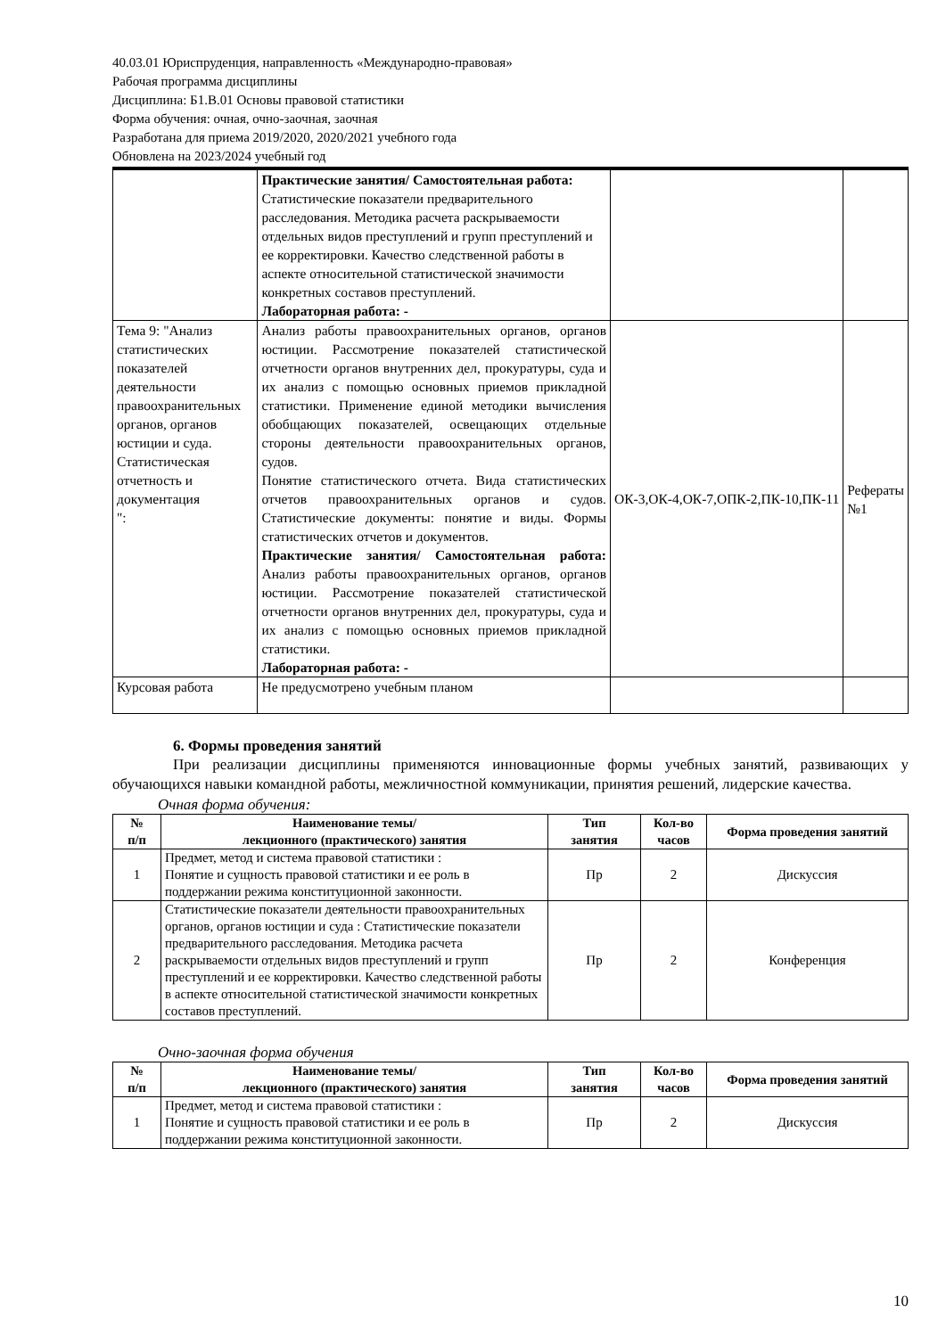40.03.01 Юриспруденция, направленность «Международно-правовая»
Рабочая программа дисциплины
Дисциплина: Б1.В.01 Основы правовой статистики
Форма обучения: очная, очно-заочная, заочная
Разработана для приема 2019/2020, 2020/2021 учебного года
Обновлена на 2023/2024 учебный год
| | Практические занятия/ Самостоятельная работа: Статистические показатели предварительного расследования. Методика расчета раскрываемости отдельных видов преступлений и групп преступлений и ее корректировки. Качество следственной работы в аспекте относительной статистической значимости конкретных составов преступлений. Лабораторная работа: - | | |
| Тема 9: "Анализ статистических показателей деятельности правоохранительных органов, органов юстиции и суда. Статистическая отчетность и документация ": | Анализ работы правоохранительных органов, органов юстиции. Рассмотрение показателей статистической отчетности органов внутренних дел, прокуратуры, суда и их анализ с помощью основных приемов прикладной статистики. Применение единой методики вычисления обобщающих показателей, освещающих отдельные стороны деятельности правоохранительных органов, судов. Понятие статистического отчета. Вида статистических отчетов правоохранительных органов и судов. Статистические документы: понятие и виды. Формы статистических отчетов и документов. Практические занятия/ Самостоятельная работа: Анализ работы правоохранительных органов, органов юстиции. Рассмотрение показателей статистической отчетности органов внутренних дел, прокуратуры, суда и их анализ с помощью основных приемов прикладной статистики. Лабораторная работа: - | ОК-3,ОК-4,ОК-7,ОПК-2,ПК-10,ПК-11 | Рефераты №1 |
| Курсовая работа | Не предусмотрено учебным планом | | |
6. Формы проведения занятий
При реализации дисциплины применяются инновационные формы учебных занятий, развивающих у обучающихся навыки командной работы, межличностной коммуникации, принятия решений, лидерские качества.
Очная форма обучения:
| № п/п | Наименование темы/ лекционного (практического) занятия | Тип занятия | Кол-во часов | Форма проведения занятий |
| --- | --- | --- | --- | --- |
| 1 | Предмет, метод и система правовой статистики : Понятие и сущность правовой статистики и ее роль в поддержании режима конституционной законности. | Пр | 2 | Дискуссия |
| 2 | Статистические показатели деятельности правоохранительных органов, органов юстиции и суда : Статистические показатели предварительного расследования. Методика расчета раскрываемости отдельных видов преступлений и групп преступлений и ее корректировки. Качество следственной работы в аспекте относительной статистической значимости конкретных составов преступлений. | Пр | 2 | Конференция |
Очно-заочная форма обучения
| № п/п | Наименование темы/ лекционного (практического) занятия | Тип занятия | Кол-во часов | Форма проведения занятий |
| --- | --- | --- | --- | --- |
| 1 | Предмет, метод и система правовой статистики : Понятие и сущность правовой статистики и ее роль в поддержании режима конституционной законности. | Пр | 2 | Дискуссия |
10